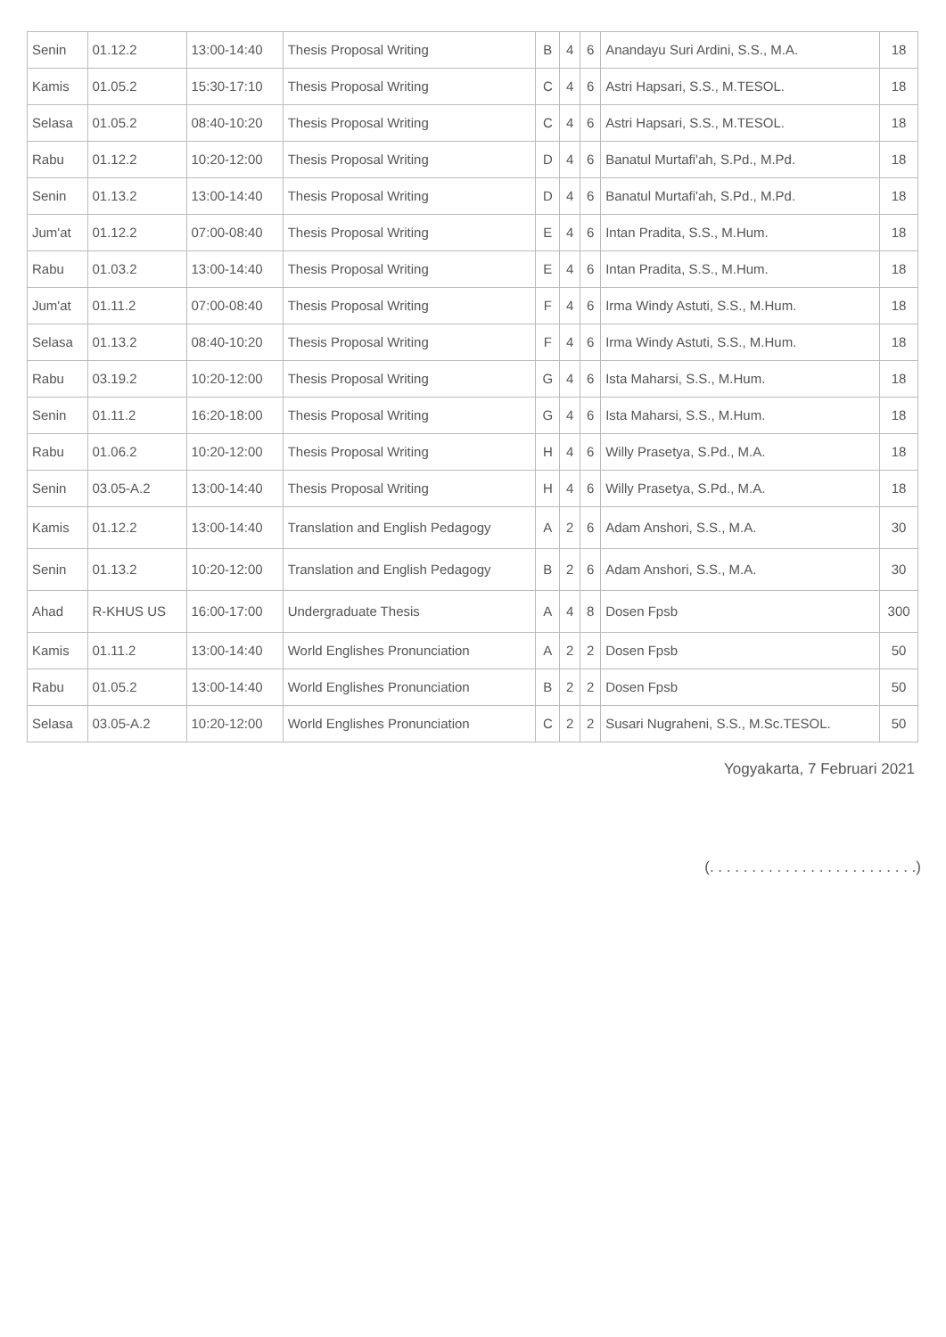| Senin | 01.12.2 | 13:00-14:40 | Thesis Proposal Writing | B | 4 | 6 | Anandayu Suri Ardini, S.S., M.A. | 18 |
| Kamis | 01.05.2 | 15:30-17:10 | Thesis Proposal Writing | C | 4 | 6 | Astri Hapsari, S.S., M.TESOL. | 18 |
| Selasa | 01.05.2 | 08:40-10:20 | Thesis Proposal Writing | C | 4 | 6 | Astri Hapsari, S.S., M.TESOL. | 18 |
| Rabu | 01.12.2 | 10:20-12:00 | Thesis Proposal Writing | D | 4 | 6 | Banatul Murtafi'ah, S.Pd., M.Pd. | 18 |
| Senin | 01.13.2 | 13:00-14:40 | Thesis Proposal Writing | D | 4 | 6 | Banatul Murtafi'ah, S.Pd., M.Pd. | 18 |
| Jum'at | 01.12.2 | 07:00-08:40 | Thesis Proposal Writing | E | 4 | 6 | Intan Pradita, S.S., M.Hum. | 18 |
| Rabu | 01.03.2 | 13:00-14:40 | Thesis Proposal Writing | E | 4 | 6 | Intan Pradita, S.S., M.Hum. | 18 |
| Jum'at | 01.11.2 | 07:00-08:40 | Thesis Proposal Writing | F | 4 | 6 | Irma Windy Astuti, S.S., M.Hum. | 18 |
| Selasa | 01.13.2 | 08:40-10:20 | Thesis Proposal Writing | F | 4 | 6 | Irma Windy Astuti, S.S., M.Hum. | 18 |
| Rabu | 03.19.2 | 10:20-12:00 | Thesis Proposal Writing | G | 4 | 6 | Ista Maharsi, S.S., M.Hum. | 18 |
| Senin | 01.11.2 | 16:20-18:00 | Thesis Proposal Writing | G | 4 | 6 | Ista Maharsi, S.S., M.Hum. | 18 |
| Rabu | 01.06.2 | 10:20-12:00 | Thesis Proposal Writing | H | 4 | 6 | Willy Prasetya, S.Pd., M.A. | 18 |
| Senin | 03.05-A.2 | 13:00-14:40 | Thesis Proposal Writing | H | 4 | 6 | Willy Prasetya, S.Pd., M.A. | 18 |
| Kamis | 01.12.2 | 13:00-14:40 | Translation and English Pedagogy | A | 2 | 6 | Adam Anshori, S.S., M.A. | 30 |
| Senin | 01.13.2 | 10:20-12:00 | Translation and English Pedagogy | B | 2 | 6 | Adam Anshori, S.S., M.A. | 30 |
| Ahad | R-KHUS US | 16:00-17:00 | Undergraduate Thesis | A | 4 | 8 | Dosen Fpsb | 300 |
| Kamis | 01.11.2 | 13:00-14:40 | World Englishes Pronunciation | A | 2 | 2 | Dosen Fpsb | 50 |
| Rabu | 01.05.2 | 13:00-14:40 | World Englishes Pronunciation | B | 2 | 2 | Dosen Fpsb | 50 |
| Selasa | 03.05-A.2 | 10:20-12:00 | World Englishes Pronunciation | C | 2 | 2 | Susari Nugraheni, S.S., M.Sc.TESOL. | 50 |
Yogyakarta, 7 Februari 2021
(. . . . . . . . . . . . . . . . . . . . . . . . .)